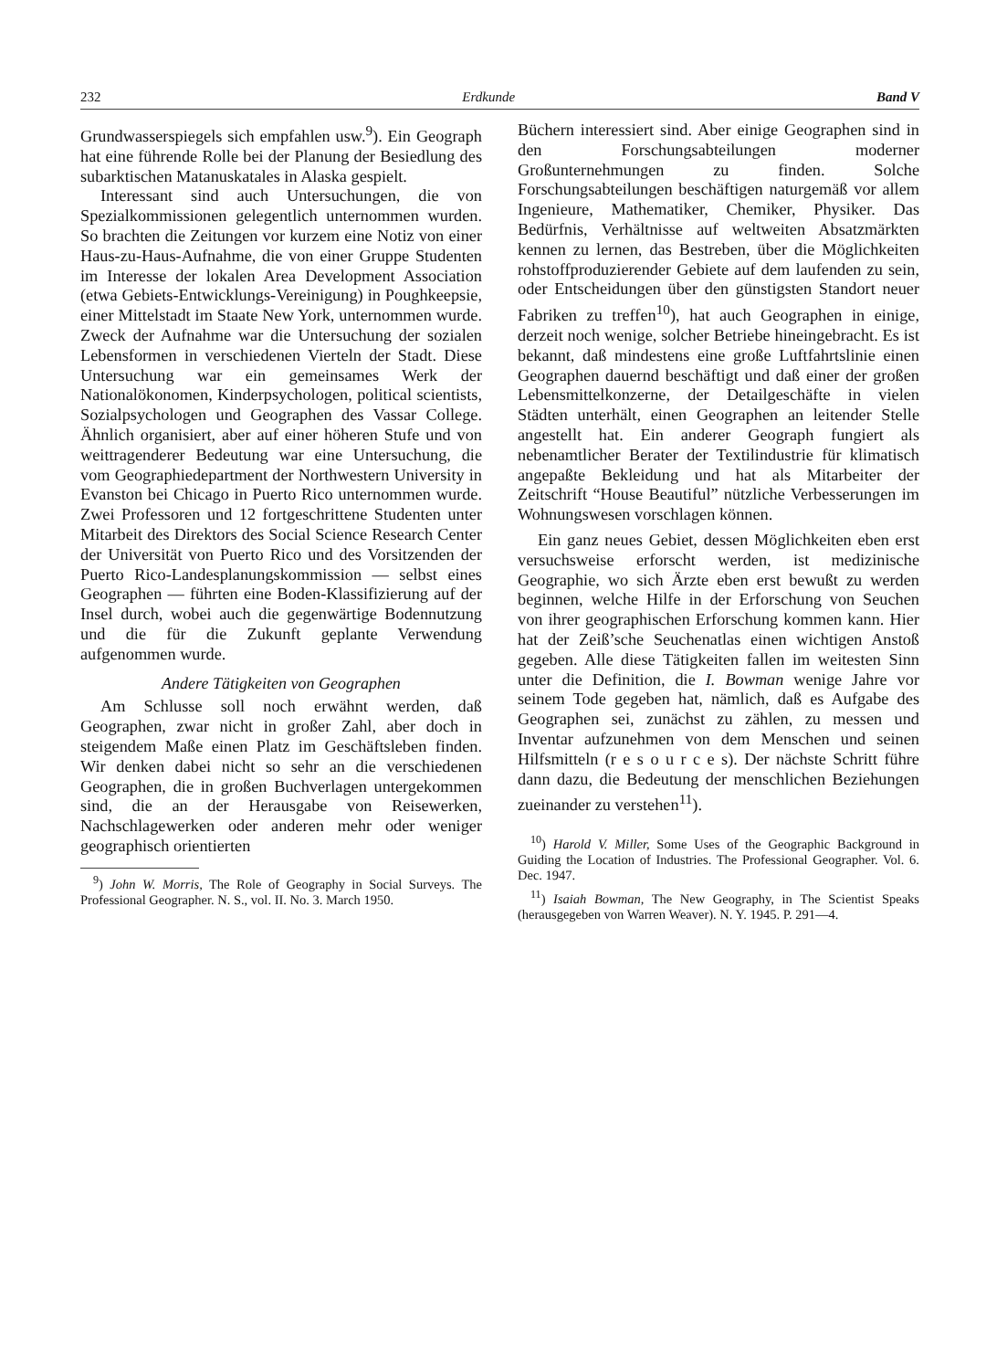232 Erdkunde Band V
Grundwasserspiegels sich empfahlen usw.<sup>9</sup>). Ein Geograph hat eine führende Rolle bei der Planung der Besiedlung des subarktischen Matanuskatales in Alaska gespielt.
Interessant sind auch Untersuchungen, die von Spezialkommissionen gelegentlich unternommen wurden. So brachten die Zeitungen vor kurzem eine Notiz von einer Haus-zu-Haus-Aufnahme, die von einer Gruppe Studenten im Interesse der lokalen Area Development Association (etwa Gebiets-Entwicklungs-Vereinigung) in Poughkeepsie, einer Mittelstadt im Staate New York, unternommen wurde. Zweck der Aufnahme war die Untersuchung der sozialen Lebensformen in verschiedenen Vierteln der Stadt. Diese Untersuchung war ein gemeinsames Werk der Nationalökonomen, Kinderpsychologen, political scientists, Sozialpsychologen und Geographen des Vassar College. Ähnlich organisiert, aber auf einer höheren Stufe und von weittragenderer Bedeutung war eine Untersuchung, die vom Geographiedepartment der Northwestern University in Evanston bei Chicago in Puerto Rico unternommen wurde. Zwei Professoren und 12 fortgeschrittene Studenten unter Mitarbeit des Direktors des Social Science Research Center der Universität von Puerto Rico und des Vorsitzenden der Puerto Rico-Landesplanungskommission — selbst eines Geographen — führten eine Boden-Klassifizierung auf der Insel durch, wobei auch die gegenwärtige Bodennutzung und die für die Zukunft geplante Verwendung aufgenommen wurde.
Andere Tätigkeiten von Geographen
Am Schlusse soll noch erwähnt werden, daß Geographen, zwar nicht in großer Zahl, aber doch in steigendem Maße einen Platz im Geschäftsleben finden. Wir denken dabei nicht so sehr an die verschiedenen Geographen, die in großen Buchverlagen untergekommen sind, die an der Herausgabe von Reisewerken, Nachschlagewerken oder anderen mehr oder weniger geographisch orientierten
<sup>9</sup>) John W. Morris, The Role of Geography in Social Surveys. The Professional Geographer. N. S., vol. II. No. 3. March 1950.
Büchern interessiert sind. Aber einige Geographen sind in den Forschungsabteilungen moderner Großunternehmungen zu finden. Solche Forschungsabteilungen beschäftigen naturgemäß vor allem Ingenieure, Mathematiker, Chemiker, Physiker. Das Bedürfnis, Verhältnisse auf weltweiten Absatzmärkten kennen zu lernen, das Bestreben, über die Möglichkeiten rohstoffproduzierender Gebiete auf dem laufenden zu sein, oder Entscheidungen über den günstigsten Standort neuer Fabriken zu treffen<sup>10</sup>), hat auch Geographen in einige, derzeit noch wenige, solcher Betriebe hineingebracht. Es ist bekannt, daß mindestens eine große Luftfahrtslinie einen Geographen dauernd beschäftigt und daß einer der großen Lebensmittelkonzerne, der Detailgeschäfte in vielen Städten unterhält, einen Geographen an leitender Stelle angestellt hat. Ein anderer Geograph fungiert als nebenamtlicher Berater der Textilindustrie für klimatisch angepaßte Bekleidung und hat als Mitarbeiter der Zeitschrift “House Beautiful” nützliche Verbesserungen im Wohnungswesen vorschlagen können.
Ein ganz neues Gebiet, dessen Möglichkeiten eben erst versuchsweise erforscht werden, ist medizinische Geographie, wo sich Ärzte eben erst bewußt zu werden beginnen, welche Hilfe in der Erforschung von Seuchen von ihrer geographischen Erforschung kommen kann. Hier hat der Zeiß’sche Seuchenatlas einen wichtigen Anstoß gegeben. Alle diese Tätigkeiten fallen im weitesten Sinn unter die Definition, die I. Bowman wenige Jahre vor seinem Tode gegeben hat, nämlich, daß es Aufgabe des Geographen sei, zunächst zu zählen, zu messen und Inventar aufzunehmen von dem Menschen und seinen Hilfsmitteln (r e s o u r c e s). Der nächste Schritt führe dann dazu, die Bedeutung der menschlichen Beziehungen zueinander zu verstehen<sup>11</sup>).
<sup>10</sup>) Harold V. Miller, Some Uses of the Geographic Background in Guiding the Location of Industries. The Professional Geographer. Vol. 6. Dec. 1947.
<sup>11</sup>) Isaiah Bowman, The New Geography, in The Scientist Speaks (herausgegeben von Warren Weaver). N. Y. 1945. P. 291—4.